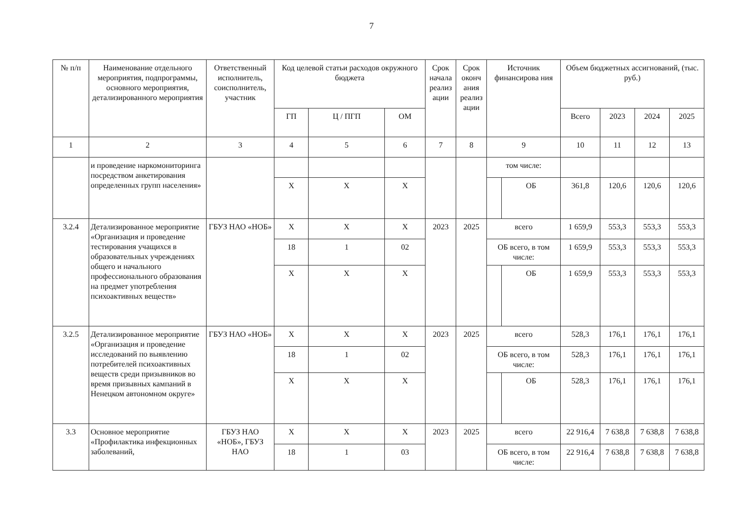7
| № п/п | Наименование отдельного мероприятия, подпрограммы, основного мероприятия, детализированного мероприятия | Ответственный исполнитель, соисполнитель, участник | Код целевой статьи расходов окружного бюджета | | | Срок начала реализ ации | Срок оконч ания реализ ации | Источник финансирова ния | | Объем бюджетных ассигнований, (тыс. руб.) | | | |
| --- | --- | --- | --- | --- | --- | --- | --- | --- | --- | --- | --- | --- | --- |
| | | | ГП | Ц / ПГП | ОМ | | | | | Всего | 2023 | 2024 | 2025 |
| 1 | 2 | 3 | 4 | 5 | 6 | 7 | 8 | 9 | | 10 | 11 | 12 | 13 |
| | и проведение наркомониторинга посредством анкетирования определенных групп населения» | | | | | | | том числе: | | | | | |
| | | | Х | Х | Х | | | | ОБ | 361,8 | 120,6 | 120,6 | 120,6 |
| 3.2.4 | Детализированное мероприятие «Организация и проведение тестирования учащихся в образовательных учреждениях общего и начального профессионального образования на предмет употребления психоактивных веществ» | ГБУЗ НАО «НОБ» | Х | Х | Х | 2023 | 2025 | всего | | 1 659,9 | 553,3 | 553,3 | 553,3 |
| | | | 18 | 1 | 02 | | | ОБ всего, в том числе: | | 1 659,9 | 553,3 | 553,3 | 553,3 |
| | | | Х | Х | Х | | | | ОБ | 1 659,9 | 553,3 | 553,3 | 553,3 |
| 3.2.5 | Детализированное мероприятие «Организация и проведение исследований по выявлению потребителей психоактивных веществ среди призывников во время призывных кампаний в Ненецком автономном округе» | ГБУЗ НАО «НОБ» | Х | Х | Х | 2023 | 2025 | всего | | 528,3 | 176,1 | 176,1 | 176,1 |
| | | | 18 | 1 | 02 | | | ОБ всего, в том числе: | | 528,3 | 176,1 | 176,1 | 176,1 |
| | | | Х | Х | Х | | | | ОБ | 528,3 | 176,1 | 176,1 | 176,1 |
| 3.3 | Основное мероприятие «Профилактика инфекционных заболеваний, | ГБУЗ НАО «НОБ», ГБУЗ НАО | Х | Х | Х | 2023 | 2025 | всего | | 22 916,4 | 7 638,8 | 7 638,8 | 7 638,8 |
| | | | 18 | 1 | 03 | | | ОБ всего, в том числе: | | 22 916,4 | 7 638,8 | 7 638,8 | 7 638,8 |